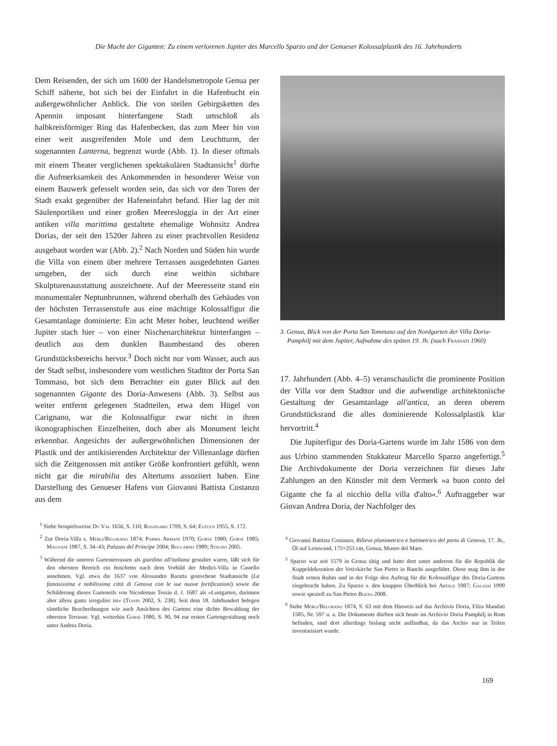Die Macht der Giganten: Zu einem verlorenen Jupiter des Marcello Sparzo und der Genueser Kolossalplastik des 16. Jahrhunderts
Dem Reisenden, der sich um 1600 der Handelsmetropole Genua per Schiff näherte, bot sich bei der Einfahrt in die Hafenbucht ein außergewöhnlicher Anblick. Die von steilen Gebirgsketten des Apennin imposant hinterfangene Stadt umschloß als halbkreisförmiger Ring das Hafenbecken, das zum Meer hin von einer weit ausgreifenden Mole und dem Leuchtturm, der sogenannten Lanterna, begrenzt wurde (Abb. 1). In dieser oftmals mit einem Theater verglichenen spektakulären Stadtansicht<sup>1</sup> dürfte die Aufmerksamkeit des Ankommenden in besonderer Weise von einem Bauwerk gefesselt worden sein, das sich vor den Toren der Stadt exakt gegenüber der Hafeneinfahrt befand. Hier lag der mit Säulenportiken und einer großen Meeresloggia in der Art einer antiken villa marittima gestaltete ehemalige Wohnsitz Andrea Dorias, der seit den 1520er Jahren zu einer prachtvollen Residenz ausgebaut worden war (Abb. 2).<sup>2</sup> Nach Norden und Süden hin wurde die Villa von einem über mehrere Terrassen ausgedehnten Garten umgeben, der sich durch eine weithin sichtbare Skulpturenausstattung auszeichnete. Auf der Meeresseite stand ein monumentaler Neptunbrunnen, während oberhalb des Gebäudes von der höchsten Terrassenstufe aus eine mächtige Kolossalfigur die Gesamtanlage dominierte: Ein acht Meter hoher, leuchtend weißer Jupiter stach hier – von einer Nischenarchitektur hinterfangen – deutlich aus dem dunklen Baumbestand des oberen Grundstücksbereichs hervor.<sup>3</sup> Doch nicht nur vom Wasser, auch aus der Stadt selbst, insbesondere vom westlichen Stadttor der Porta San Tommaso, bot sich dem Betrachter ein guter Blick auf den sogenannten Gigante des Doria-Anwesens (Abb. 3). Selbst aus weiter entfernt gelegenen Stadtteilen, etwa dem Hügel von Carignano, war die Kolossalfigur zwar nicht in ihren ikonographischen Einzelheiten, doch aber als Monument leicht erkennbar. Angesichts der außergewöhnlichen Dimensionen der Plastik und der antikisierenden Architektur der Villenanlage dürften sich die Zeitgenossen mit antiker Größe konfrontiert gefühlt, wenn nicht gar die mirabilia des Altertums assoziiert haben. Eine Darstellung des Genueser Hafens von Giovanni Battista Costanzo aus dem
<sup>1</sup> Siehe beispielsweise Du Val 1656, S. 110; Rogissard 1709, S. 64; Evelyn 1955, S. 172.
<sup>2</sup> Zur Doria-Villa s. Merli/Belgrano 1874; Parma Armani 1970; Gorse 1980; Gorse 1985; Magnani 1987, S. 34–43; Palazzo del Principe 2004; Boccardo 1989; Stagno 2005.
<sup>3</sup> Während die unteren Gartenterrassen als giardino all'italiana gestaltet waren, läßt sich für den obersten Bereich ein boschetto nach dem Vorbild der Medici-Villa in Castello annehmen. Vgl. etwa die 1637 von Alessandro Baratta gestochene Stadtansicht (La famosissima e nobilissima città di Genova con le sue nuove fortificazioni) sowie die Schilderung dieses Garteneils von Nicodemus Tessin d. J. 1687 als »Lustgarten, darinnen aber alless gantz irregulier ist« (Tessin 2002, S. 238). Seit dem 18. Jahrhundert belegen sämtliche Beschreibungen wie auch Ansichten des Gartens eine dichte Bewaldung der obersten Terrasse. Vgl. weiterhin Gorse 1980, S. 90, 94 zur ersten Gartengestaltung noch unter Andrea Doria.
3. Genua, Blick von der Porta San Tommaso auf den Nordgarten der Villa Doria-Pamphilj mit dem Jupiter, Aufnahme des späten 19. Jh. (nach Frassati 1960)
17. Jahrhundert (Abb. 4–5) veranschaulicht die prominente Position der Villa vor dem Stadttor und die aufwendige architektonische Gestaltung der Gesamtanlage all'antica, an deren oberem Grundstücksrand die alles dominierende Kolossalplastik klar hervortritt.<sup>4</sup>
Die Jupiterfigur des Doria-Gartens wurde im Jahr 1586 von dem aus Urbino stammenden Stukkateur Marcello Sparzo angefertigt.<sup>5</sup> Die Archivdokumente der Doria verzeichnen für dieses Jahr Zahlungen an den Künstler mit dem Vermerk »a buon conto del Gigante che fa al nicchio della villa d'alto«.<sup>6</sup> Auftraggeber war Giovan Andrea Doria, der Nachfolger des
<sup>4</sup> Giovanni Battista Costanzo, Rilievo planimetrico e batimetrico del porto di Genova, 17. Jh., Öl auf Leinwand, 175×253 cm, Genua, Museo del Mare.
<sup>5</sup> Sparzo war seit 1579 in Genua tätig und hatte dort unter anderem für die Republik die Kuppeldekoration der Votivkirche San Pietro in Banchi ausgeführt. Diese mag ihm in der Stadt ersten Ruhm und in der Folge den Auftrag für die Kolossalfigur des Doria-Gartens eingebracht haben. Zu Sparzo s. den knappen Überblick bei Artale 1987; Galassi 1999 sowie speziell zu San Pietro Bozzo 2008.
<sup>6</sup> Siehe Merli/Belgrano 1874, S. 63 mit dem Hinweis auf das Archivio Doria, Filza Mandati 1585, Nr. 597 u. a. Die Dokumente dürften sich heute im Archivio Doria Pamphilj in Rom befinden, sind dort allerdings bislang nicht auffindbar, da das Archiv nur in Teilen inventarisiert wurde.
169